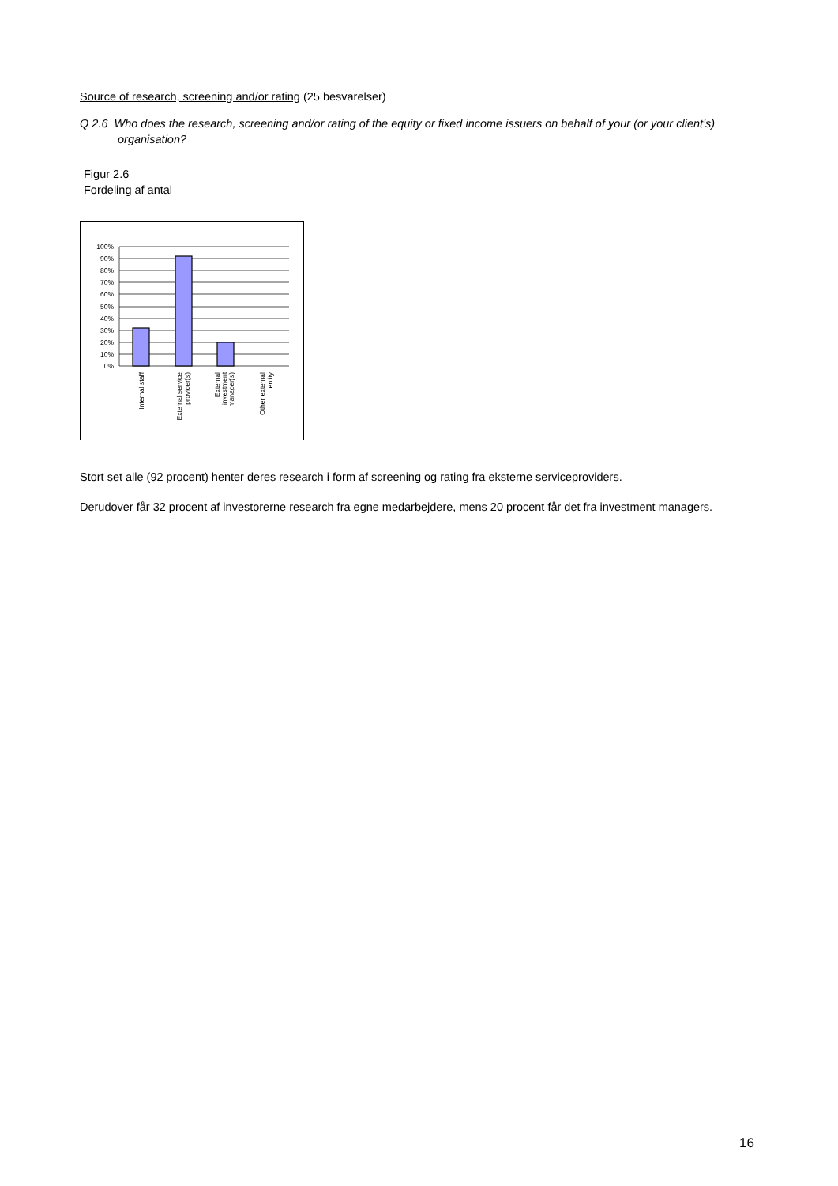Source of research, screening and/or rating (25 besvarelser)
Q 2.6 Who does the research, screening and/or rating of the equity or fixed income issuers on behalf of your (or your client’s) organisation?
Figur 2.6
Fordeling af antal
100%
90%
80%
70%
60%
50%
40%
30%
20%
10%
0%
Internal staff
External service
provider(s)
External
investment
manager(s)
Other external
entity
Stort set alle (92 procent) henter deres research i form af screening og rating fra eksterne serviceproviders.
Derudover får 32 procent af investorerne research fra egne medarbejdere, mens 20 procent får det fra investment managers.
16